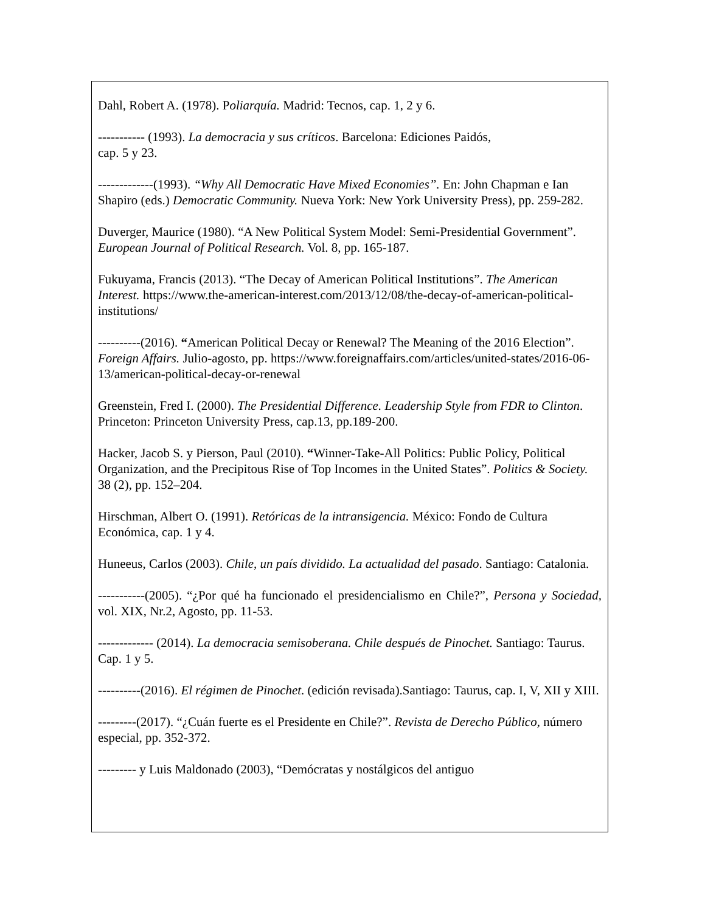Dahl, Robert A. (1978). Poliarquía. Madrid: Tecnos, cap. 1, 2 y 6.
----------- (1993). La democracia y sus críticos. Barcelona: Ediciones Paidós,
cap. 5 y 23.
-------------(1993). “Why All Democratic Have Mixed Economies”. En: John Chapman e Ian Shapiro (eds.) Democratic Community. Nueva York: New York University Press), pp. 259-282.
Duverger, Maurice (1980). “A New Political System Model: Semi-Presidential Government”. European Journal of Political Research. Vol. 8, pp. 165-187.
Fukuyama, Francis (2013). “The Decay of American Political Institutions”. The American Interest. https://www.the-american-interest.com/2013/12/08/the-decay-of-american-political-institutions/
----------(2016). “American Political Decay or Renewal? The Meaning of the 2016 Election”. Foreign Affairs. Julio-agosto, pp. https://www.foreignaffairs.com/articles/united-states/2016-06-13/american-political-decay-or-renewal
Greenstein, Fred I. (2000). The Presidential Difference. Leadership Style from FDR to Clinton. Princeton: Princeton University Press, cap.13, pp.189-200.
Hacker, Jacob S. y Pierson, Paul (2010). “Winner-Take-All Politics: Public Policy, Political Organization, and the Precipitous Rise of Top Incomes in the United States”. Politics & Society. 38 (2), pp. 152–204.
Hirschman, Albert O. (1991). Retóricas de la intransigencia. México: Fondo de Cultura Económica, cap. 1 y 4.
Huneeus, Carlos (2003). Chile, un país dividido. La actualidad del pasado. Santiago: Catalonia.
-----------(2005). “¿Por qué ha funcionado el presidencialismo en Chile?”, Persona y Sociedad, vol. XIX, Nr.2, Agosto, pp. 11-53.
------------- (2014). La democracia semisoberana. Chile después de Pinochet. Santiago: Taurus. Cap. 1 y 5.
----------(2016). El régimen de Pinochet. (edición revisada).Santiago: Taurus, cap. I, V, XII y XIII.
---------(2017). “¿Cuán fuerte es el Presidente en Chile?”. Revista de Derecho Público, número especial, pp. 352-372.
--------- y Luis Maldonado (2003), “Demócratas y nostálgicos del antiguo